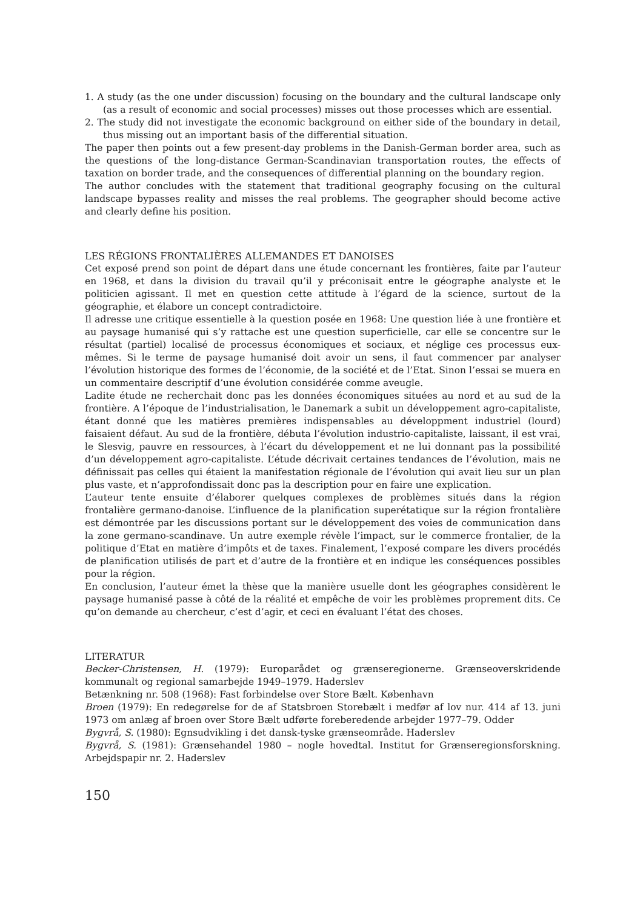1. A study (as the one under discussion) focusing on the boundary and the cultural landscape only (as a result of economic and social processes) misses out those processes which are essential.
2. The study did not investigate the economic background on either side of the boundary in detail, thus missing out an important basis of the differential situation.
The paper then points out a few present-day problems in the Danish-German border area, such as the questions of the long-distance German-Scandinavian transportation routes, the effects of taxation on border trade, and the consequences of differential planning on the boundary region.
The author concludes with the statement that traditional geography focusing on the cultural landscape bypasses reality and misses the real problems. The geographer should become active and clearly define his position.
LES RÉGIONS FRONTALIÈRES ALLEMANDES ET DANOISES
Cet exposé prend son point de départ dans une étude concernant les frontières, faite par l’auteur en 1968, et dans la division du travail qu’il y préconisait entre le géographe analyste et le politicien agissant. Il met en question cette attitude à l’égard de la science, surtout de la géographie, et élabore un concept contradictoire.
Il adresse une critique essentielle à la question posée en 1968: Une question liée à une frontière et au paysage humanisé qui s’y rattache est une question superficielle, car elle se concentre sur le résultat (partiel) localisé de processus économiques et sociaux, et néglige ces processus eux-mêmes. Si le terme de paysage humanisé doit avoir un sens, il faut commencer par analyser l’évolution historique des formes de l’économie, de la société et de l’Etat. Sinon l’essai se muera en un commentaire descriptif d’une évolution considérée comme aveugle.
Ladite étude ne recherchait donc pas les données économiques situées au nord et au sud de la frontière. A l’époque de l’industrialisation, le Danemark a subit un développement agro-capitaliste, étant donné que les matières premières indispensables au développment industriel (lourd) faisaient défaut. Au sud de la frontière, débuta l’évolution industrio-capitaliste, laissant, il est vrai, le Slesvig, pauvre en ressources, à l’écart du développement et ne lui donnant pas la possibilité d’un développement agro-capitaliste. L’étude décrivait certaines tendances de l’évolution, mais ne définissait pas celles qui étaient la manifestation régionale de l’évolution qui avait lieu sur un plan plus vaste, et n’approfondissait donc pas la description pour en faire une explication.
L’auteur tente ensuite d’élaborer quelques complexes de problèmes situés dans la région frontalière germano-danoise. L’influence de la planification superétatique sur la région frontalière est démontrée par les discussions portant sur le développement des voies de communication dans la zone germano-scandinave. Un autre exemple révèle l’impact, sur le commerce frontalier, de la politique d’Etat en matière d’impôts et de taxes. Finalement, l’exposé compare les divers procédés de planification utilisés de part et d’autre de la frontière et en indique les conséquences possibles pour la région.
En conclusion, l’auteur émet la thèse que la manière usuelle dont les géographes considèrent le paysage humanisé passe à côté de la réalité et empêche de voir les problèmes proprement dits. Ce qu’on demande au chercheur, c’est d’agir, et ceci en évaluant l’état des choses.
LITERATUR
Becker-Christensen, H. (1979): Europarådet og grænseregionerne. Grænseoverskridende kommunalt og regional samarbejde 1949–1979. Haderslev
Betænkning nr. 508 (1968): Fast forbindelse over Store Bælt. København
Broen (1979): En redegørelse for de af Statsbroen Storebælt i medfør af lov nur. 414 af 13. juni 1973 om anlæg af broen over Store Bælt udførte foreberedende arbejder 1977–79. Odder
Bygvrå, S. (1980): Egnsudvikling i det dansk-tyske grænseområde. Haderslev
Bygvrå, S. (1981): Grænsehandel 1980 – nogle hovedtal. Institut for Grænseregionsforskning. Arbejdspapir nr. 2. Haderslev
150